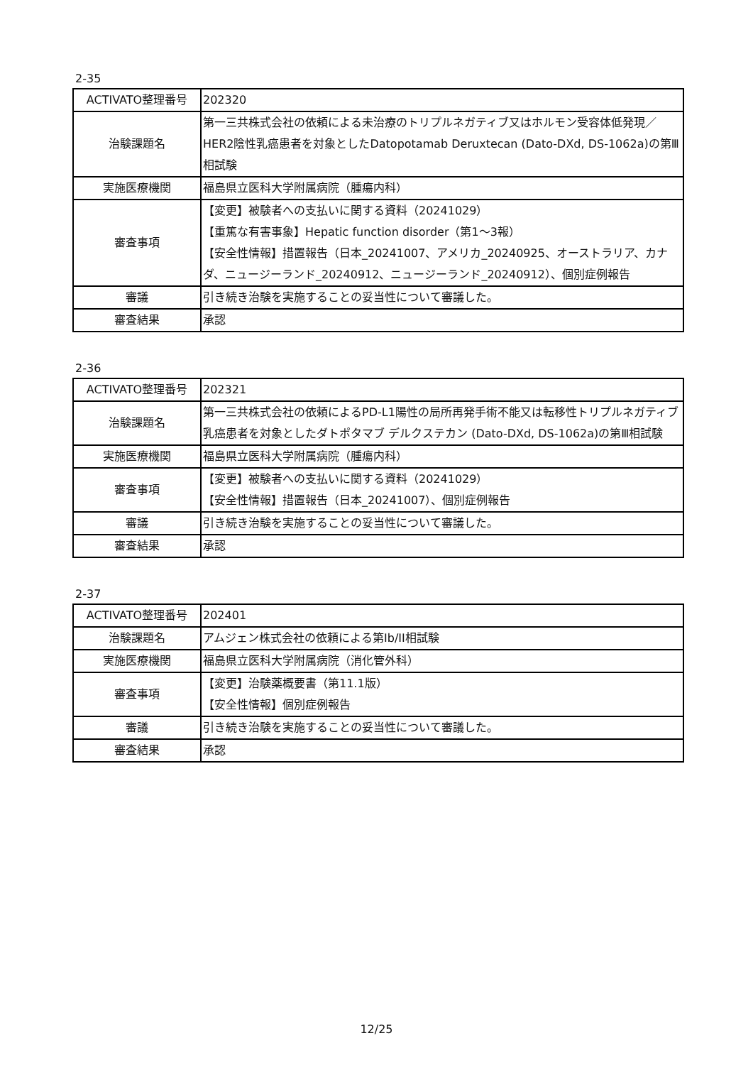2-35
| ACTIVATO整理番号 | 202320 |
| 治験課題名 | 第一三共株式会社の依頼による未治療のトリプルネガティブ又はホルモン受容体低発現／HER2陰性乳癌患者を対象としたDatopotamab Deruxtecan (Dato-DXd, DS-1062a)の第Ⅲ相試験 |
| 実施医療機関 | 福島県立医科大学附属病院（腫瘍内科） |
| 審査事項 | 【変更】被験者への支払いに関する資料（20241029） 【重篤な有害事象】Hepatic function disorder（第1～3報） 【安全性情報】措置報告（日本_20241007、アメリカ_20240925、オーストラリア、カナダ、ニュージーランド_20240912、ニュージーランド_20240912）、個別症例報告 |
| 審議 | 引き続き治験を実施することの妥当性について審議した。 |
| 審査結果 | 承認 |
2-36
| ACTIVATO整理番号 | 202321 |
| 治験課題名 | 第一三共株式会社の依頼によるPD-L1陽性の局所再発手術不能又は転移性トリプルネガティブ乳癌患者を対象としたダトポタマブ デルクステカン (Dato-DXd, DS-1062a)の第Ⅲ相試験 |
| 実施医療機関 | 福島県立医科大学附属病院（腫瘍内科） |
| 審査事項 | 【変更】被験者への支払いに関する資料（20241029） 【安全性情報】措置報告（日本_20241007）、個別症例報告 |
| 審議 | 引き続き治験を実施することの妥当性について審議した。 |
| 審査結果 | 承認 |
2-37
| ACTIVATO整理番号 | 202401 |
| 治験課題名 | アムジェン株式会社の依頼による第Ib/II相試験 |
| 実施医療機関 | 福島県立医科大学附属病院（消化管外科） |
| 審査事項 | 【変更】治験薬概要書（第11.1版） 【安全性情報】個別症例報告 |
| 審議 | 引き続き治験を実施することの妥当性について審議した。 |
| 審査結果 | 承認 |
12/25